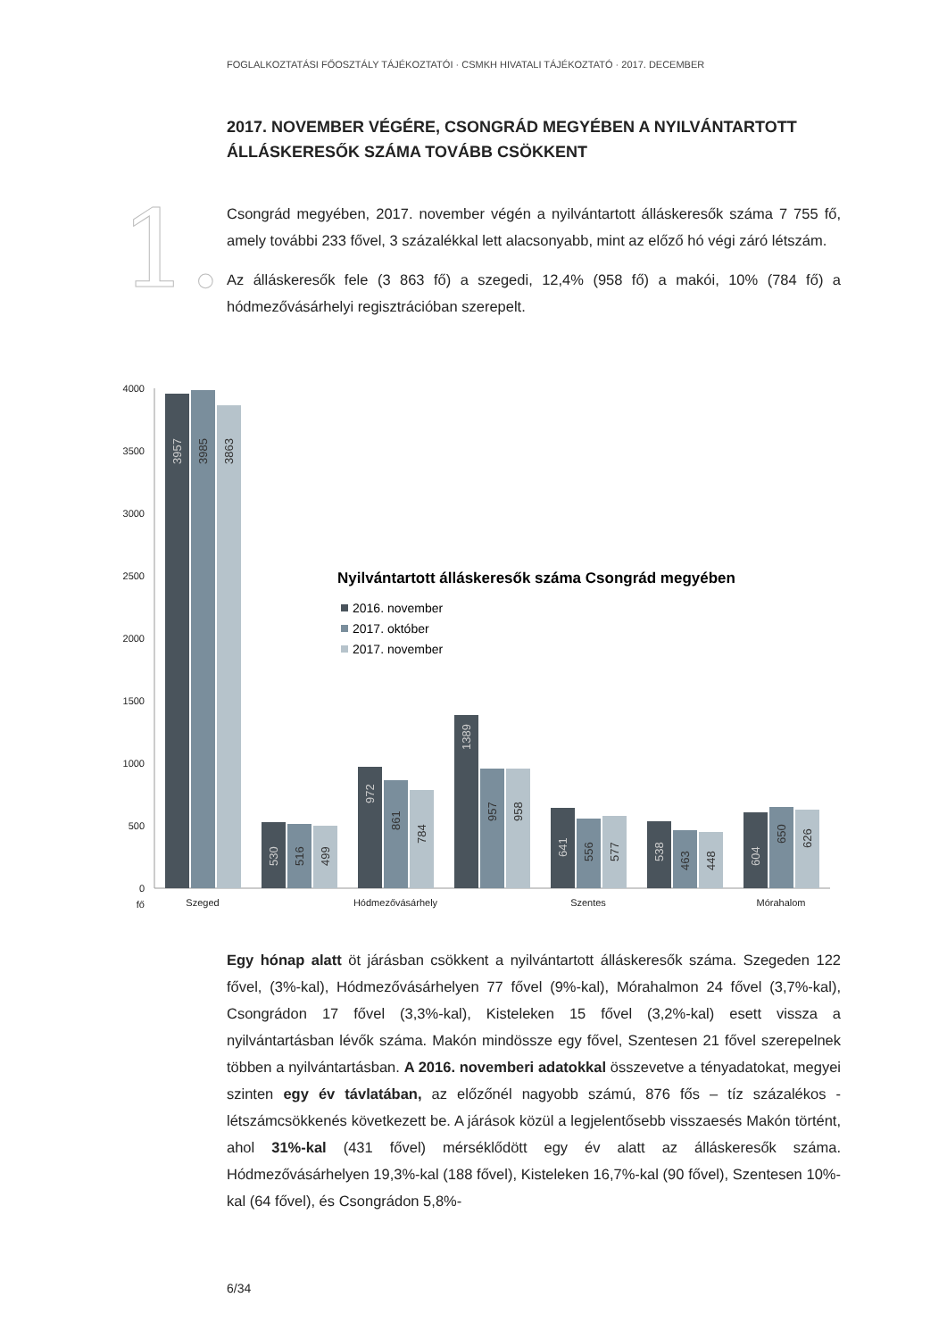FOGLALKOZTATÁSI FŐOSZTÁLY TÁJÉKOZTATÓI · CSMKH HIVATALI TÁJÉKOZTATÓ · 2017. DECEMBER
1.
2017. NOVEMBER VÉGÉRE, CSONGRÁD MEGYÉBEN A NYILVÁNTARTOTT ÁLLÁSKERESŐK SZÁMA TOVÁBB CSÖKKENT
Csongrád megyében, 2017. november végén a nyilvántartott álláskeresők száma 7 755 fő, amely további 233 fővel, 3 százalékkal lett alacsonyabb, mint az előző hó végi záró létszám.
Az álláskeresők fele (3 863 fő) a szegedi, 12,4% (958 fő) a makói, 10% (784 fő) a hódmezővásárhelyi regisztrációban szerepelt.
4000
3500
3000
2500
2000
1500
1000
500
0
fő
Szeged
Hódmezővásárhely
Szentes
Mórahalom
3957
3985
3863
530
516
499
972
861
784
1389
957
958
641
556
577
538
463
448
604
650
626
Nyilvántartott álláskeresők száma Csongrád megyében
2016. november
2017. október
2017. november
Egy hónap alatt öt járásban csökkent a nyilvántartott álláskeresők száma. Szegeden 122 fővel, (3%-kal), Hódmezővásárhelyen 77 fővel (9%-kal), Mórahalmon 24 fővel (3,7%-kal), Csongrádon 17 fővel (3,3%-kal), Kisteleken 15 fővel (3,2%-kal) esett vissza a nyilvántartásban lévők száma. Makón mindössze egy fővel, Szentesen 21 fővel szerepelnek többen a nyilvántartásban. A 2016. novemberi adatokkal összevetve a tényadatokat, megyei szinten egy év távlatában, az előzőnél nagyobb számú, 876 fős – tíz százalékos - létszámcsökkenés következett be. A járások közül a legjelentősebb visszaesés Makón történt, ahol 31%-kal (431 fővel) mérséklődött egy év alatt az álláskeresők száma. Hódmezővásárhelyen 19,3%-kal (188 fővel), Kisteleken 16,7%-kal (90 fővel), Szentesen 10%-kal (64 fővel), és Csongrádon 5,8%-
6/34